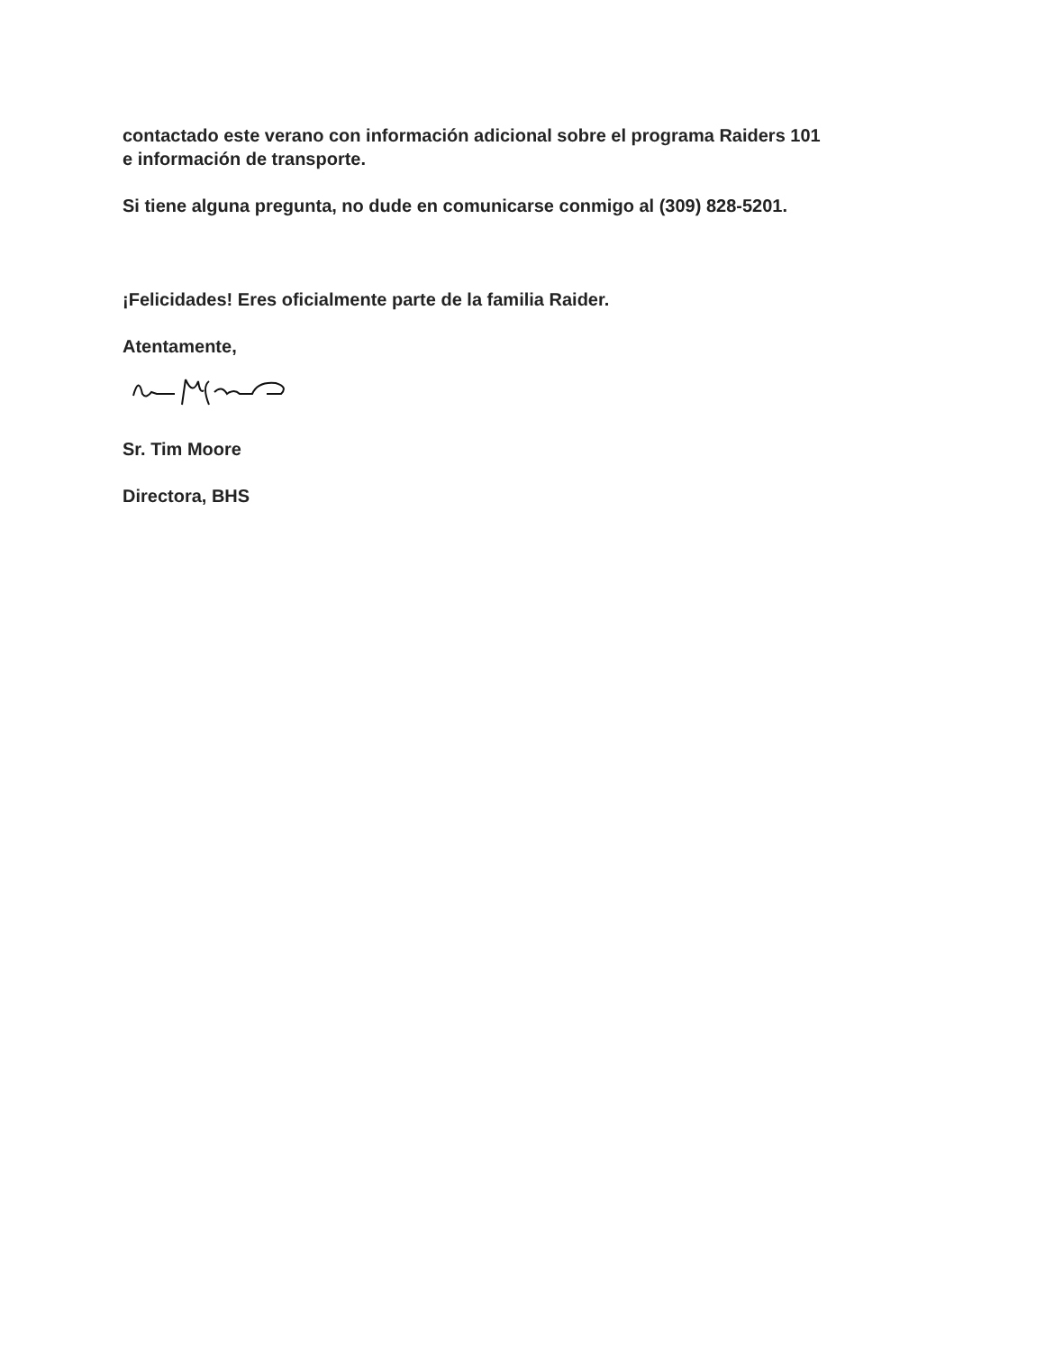contactado este verano con información adicional sobre el programa Raiders 101
e información de transporte.
Si tiene alguna pregunta, no dude en comunicarse conmigo al (309) 828-5201.
¡Felicidades! Eres oficialmente parte de la familia Raider.
Atentamente,
Sr. Tim Moore
Directora, BHS